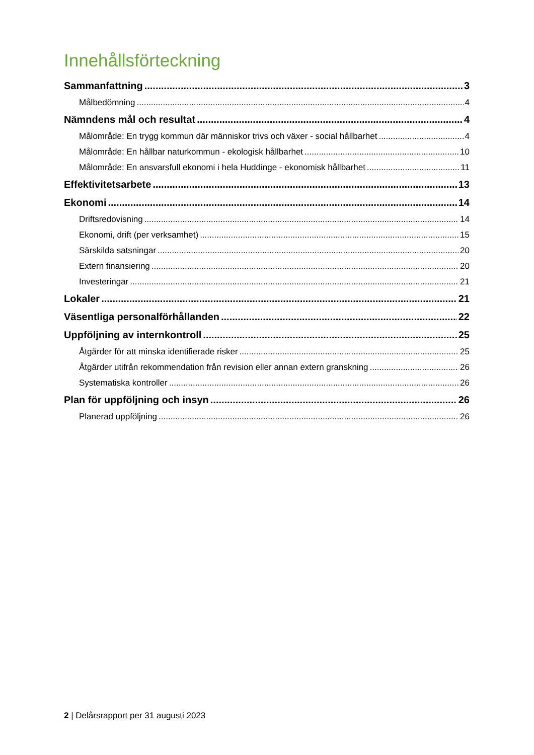Innehållsförteckning
Sammanfattning 3
Målbedömning 4
Nämndens mål och resultat 4
Målområde: En trygg kommun där människor trivs och växer - social hållbarhet 4
Målområde: En hållbar naturkommun - ekologisk hållbarhet 10
Målområde: En ansvarsfull ekonomi i hela Huddinge - ekonomisk hållbarhet 11
Effektivitetsarbete 13
Ekonomi 14
Driftsredovisning 14
Ekonomi, drift (per verksamhet) 15
Särskilda satsningar 20
Extern finansiering 20
Investeringar 21
Lokaler 21
Väsentliga personalförhållanden 22
Uppföljning av internkontroll 25
Åtgärder för att minska identifierade risker 25
Åtgärder utifrån rekommendation från revision eller annan extern granskning 26
Systematiska kontroller 26
Plan för uppföljning och insyn 26
Planerad uppföljning 26
2 | Delårsrapport per 31 augusti 2023